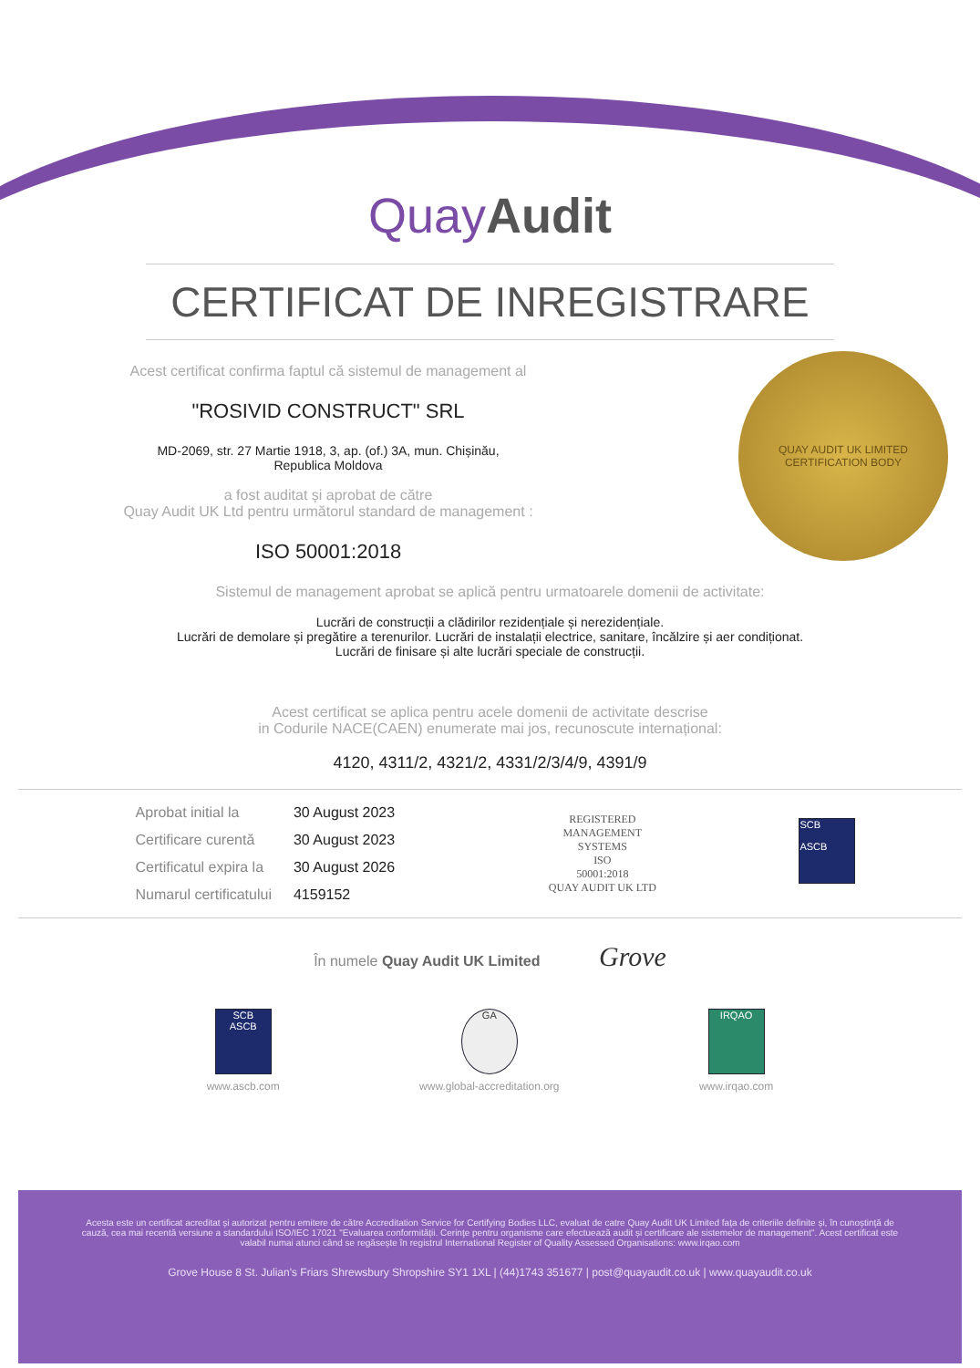QuayAudit
CERTIFICAT DE INREGISTRARE
QUAY AUDIT UK LIMITED
CERTIFICATION BODY
Acest certificat confirma faptul că sistemul de management al
"ROSIVID CONSTRUCT" SRL
MD-2069, str. 27 Martie 1918, 3, ap. (of.) 3A, mun. Chișinău,
Republica Moldova
a fost auditat și aprobat de către
Quay Audit UK Ltd pentru următorul standard de management :
ISO 50001:2018
Sistemul de management aprobat se aplică pentru urmatoarele domenii de activitate:
Lucrări de construcții a clădirilor rezidențiale și nerezidențiale.
Lucrări de demolare și pregătire a terenurilor. Lucrări de instalații electrice, sanitare, încălzire și aer condiționat.
Lucrări de finisare și alte lucrări speciale de construcții.
Acest certificat se aplica pentru acele domenii de activitate descrise
in Codurile NACE(CAEN) enumerate mai jos, recunoscute internațional:
4120, 4311/2, 4321/2, 4331/2/3/4/9, 4391/9
| Aprobat initial la | 30 August 2023 |
| Certificare curentă | 30 August 2023 |
| Certificatul expira la | 30 August 2026 |
| Numarul certificatului | 4159152 |
REGISTERED
MANAGEMENT
SYSTEMS
ISO
50001:2018
QUAY AUDIT UK LTD
SCB
ASCB
În numele Quay Audit UK Limited Grove
SCB
ASCB
www.ascb.com
GA
www.global-accreditation.org
IRQAO
www.irqao.com
Acesta este un certificat acreditat și autorizat pentru emitere de către Accreditation Service for Certifying Bodies LLC, evaluat de catre Quay Audit UK Limited fața de criteriile definite și, în cunoștință de cauză, cea mai recentă versiune a standardului ISO/IEC 17021 "Evaluarea conformității. Cerințe pentru organisme care efectuează audit și certificare ale sistemelor de management". Acest certificat este valabil numai atunci când se regăsește în registrul International Register of Quality Assessed Organisations: www.irqao.com
Grove House 8 St. Julian's Friars Shrewsbury Shropshire SY1 1XL | (44)1743 351677 | post@quayaudit.co.uk | www.quayaudit.co.uk